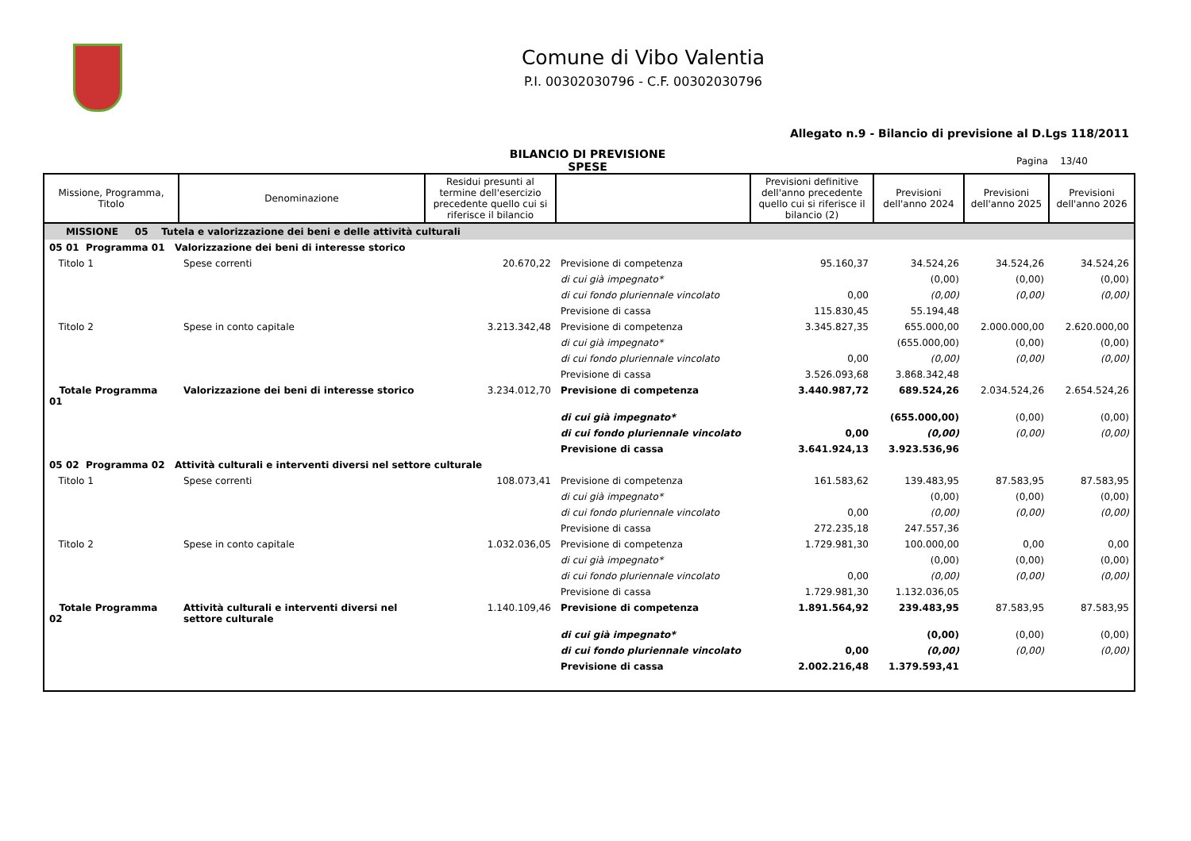Comune di Vibo Valentia
P.I. 00302030796 - C.F. 00302030796
Allegato n.9 - Bilancio di previsione al D.Lgs 118/2011
BILANCIO DI PREVISIONE
SPESE
Pagina 13/40
| Missione, Programma, Titolo | Denominazione | Residui presunti al termine dell'esercizio precedente quello cui si riferisce il bilancio | | Previsioni definitive dell'anno precedente quello cui si riferisce il bilancio (2) | Previsioni dell'anno 2024 | Previsioni dell'anno 2025 | Previsioni dell'anno 2026 |
| --- | --- | --- | --- | --- | --- | --- | --- |
| MISSIONE 05 Tutela e valorizzazione dei beni e delle attività culturali | | | | | | | |
| 05 01 Programma 01 Valorizzazione dei beni di interesse storico | | | | | | | |
| Titolo 1 | Spese correnti | 20.670,22 | Previsione di competenza | 95.160,37 | 34.524,26 | 34.524,26 | 34.524,26 |
| | | | di cui già impegnato* | | (0,00) | (0,00) | (0,00) |
| | | | di cui fondo pluriennale vincolato | 0,00 | (0,00) | (0,00) | (0,00) |
| | | | Previsione di cassa | 115.830,45 | 55.194,48 | | |
| Titolo 2 | Spese in conto capitale | 3.213.342,48 | Previsione di competenza | 3.345.827,35 | 655.000,00 | 2.000.000,00 | 2.620.000,00 |
| | | | di cui già impegnato* | | (655.000,00) | (0,00) | (0,00) |
| | | | di cui fondo pluriennale vincolato | 0,00 | (0,00) | (0,00) | (0,00) |
| | | | Previsione di cassa | 3.526.093,68 | 3.868.342,48 | | |
| Totale Programma 01 | Valorizzazione dei beni di interesse storico | 3.234.012,70 | Previsione di competenza | 3.440.987,72 | 689.524,26 | 2.034.524,26 | 2.654.524,26 |
| | | | di cui già impegnato* | | (655.000,00) | (0,00) | (0,00) |
| | | | di cui fondo pluriennale vincolato | 0,00 | (0,00) | (0,00) | (0,00) |
| | | | Previsione di cassa | 3.641.924,13 | 3.923.536,96 | | |
| 05 02 Programma 02 Attività culturali e interventi diversi nel settore culturale | | | | | | | |
| Titolo 1 | Spese correnti | 108.073,41 | Previsione di competenza | 161.583,62 | 139.483,95 | 87.583,95 | 87.583,95 |
| | | | di cui già impegnato* | | (0,00) | (0,00) | (0,00) |
| | | | di cui fondo pluriennale vincolato | 0,00 | (0,00) | (0,00) | (0,00) |
| | | | Previsione di cassa | 272.235,18 | 247.557,36 | | |
| Titolo 2 | Spese in conto capitale | 1.032.036,05 | Previsione di competenza | 1.729.981,30 | 100.000,00 | 0,00 | 0,00 |
| | | | di cui già impegnato* | | (0,00) | (0,00) | (0,00) |
| | | | di cui fondo pluriennale vincolato | 0,00 | (0,00) | (0,00) | (0,00) |
| | | | Previsione di cassa | 1.729.981,30 | 1.132.036,05 | | |
| Totale Programma 02 | Attività culturali e interventi diversi nel settore culturale | 1.140.109,46 | Previsione di competenza | 1.891.564,92 | 239.483,95 | 87.583,95 | 87.583,95 |
| | | | di cui già impegnato* | | (0,00) | (0,00) | (0,00) |
| | | | di cui fondo pluriennale vincolato | 0,00 | (0,00) | (0,00) | (0,00) |
| | | | Previsione di cassa | 2.002.216,48 | 1.379.593,41 | | |